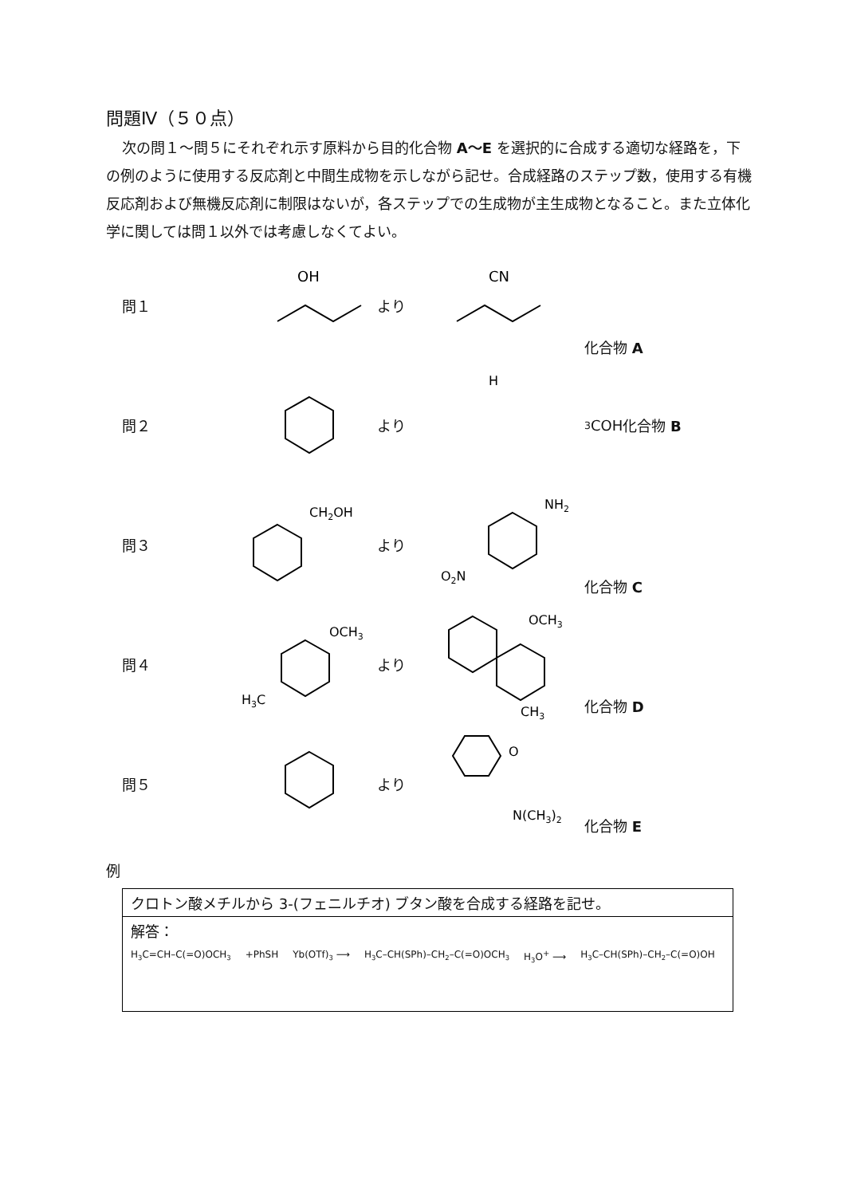問題Ⅳ（５０点）
次の問１～問５にそれぞれ示す原料から目的化合物 A～E を選択的に合成する適切な経路を，下の例のように使用する反応剤と中間生成物を示しながら記せ。合成経路のステップ数，使用する有機反応剤および無機反応剤に制限はないが，各ステップでの生成物が主生成物となること。また立体化学に関しては問１以外では考慮しなくてよい。
問１
OH
より
CN
化合物 A
問２ より
H3C
OH
化合物 B
問３
CH2OH
より
NH2
O2N
化合物 C
問４
OCH3
H3C
より
OCH3
CH3
化合物 D
問５ より
O
N(CH3)2
化合物 E
例
クロトン酸メチルから 3-(フェニルチオ) ブタン酸を合成する経路を記せ。
解答：
H<sub>3</sub>C=CH–C(=O)OCH<sub>3</sub> +PhSH Yb(OTf)<sub>3</sub> ⟶ H<sub>3</sub>C–CH(SPh)–CH<sub>2</sub>–C(=O)OCH<sub>3</sub> H<sub>3</sub>O<sup>+</sup> ⟶ H<sub>3</sub>C–CH(SPh)–CH<sub>2</sub>–C(=O)OH